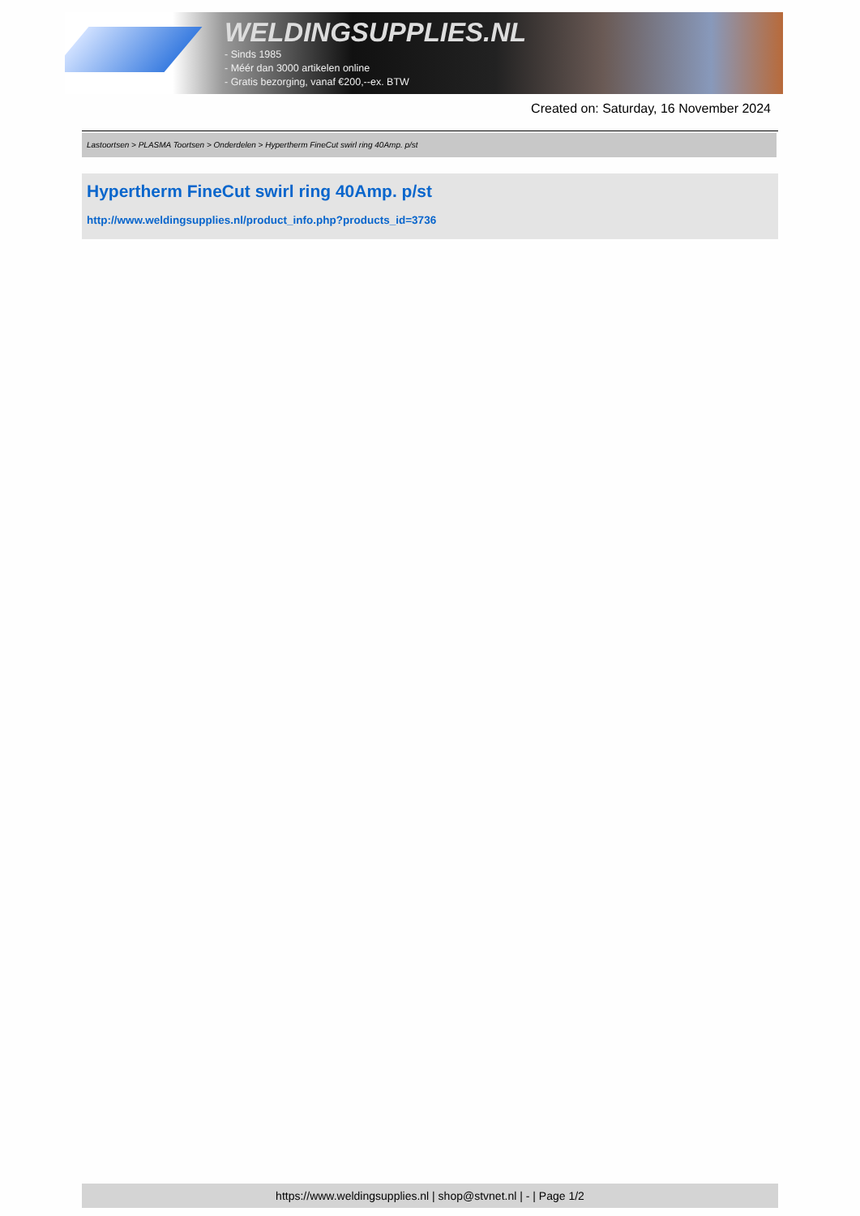WELDINGSUPPLIES.NL
- Sinds 1985
- Méér dan 3000 artikelen online
- Gratis bezorging, vanaf €200,--ex. BTW
Created on: Saturday, 16 November 2024
Lastoortsen > PLASMA Toortsen > Onderdelen > Hypertherm FineCut swirl ring 40Amp. p/st
Hypertherm FineCut swirl ring 40Amp. p/st
http://www.weldingsupplies.nl/product_info.php?products_id=3736
https://www.weldingsupplies.nl | shop@stvnet.nl | - | Page 1/2